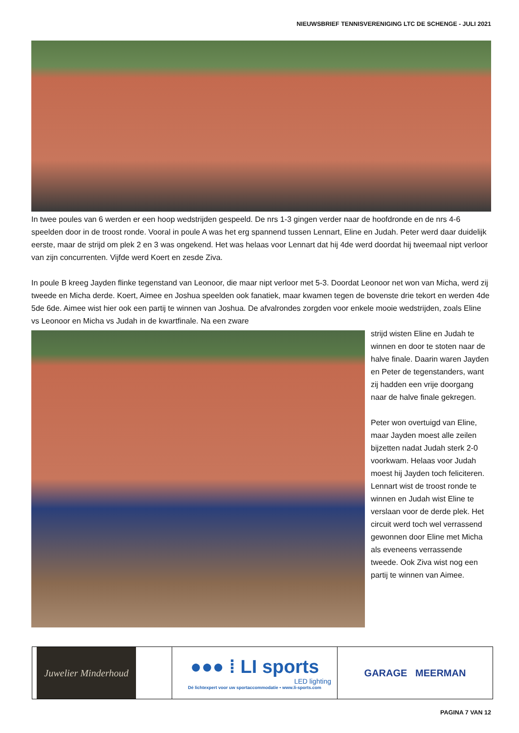NIEUWSBRIEF TENNISVERENIGING LTC DE SCHENGE - JULI 2021
In twee poules van 6 werden er een hoop wedstrijden gespeeld. De nrs 1-3 gingen verder naar de hoofdronde en de nrs 4-6 speelden door in de troost ronde. Vooral in poule A was het erg spannend tussen Lennart, Eline en Judah. Peter werd daar duidelijk eerste, maar de strijd om plek 2 en 3 was ongekend. Het was helaas voor Lennart dat hij 4de werd doordat hij tweemaal nipt verloor van zijn concurrenten. Vijfde werd Koert en zesde Ziva.
In poule B kreeg Jayden flinke tegenstand van Leonoor, die maar nipt verloor met 5-3. Doordat Leonoor net won van Micha, werd zij tweede en Micha derde. Koert, Aimee en Joshua speelden ook fanatiek, maar kwamen tegen de bovenste drie tekort en werden 4de 5de 6de. Aimee wist hier ook een partij te winnen van Joshua. De afvalrondes zorgden voor enkele mooie wedstrijden, zoals Eline vs Leonoor en Micha vs Judah in de kwartfinale. Na een zware
strijd wisten Eline en Judah te winnen en door te stoten naar de halve finale. Daarin waren Jayden en Peter de tegenstanders, want zij hadden een vrije doorgang naar de halve finale gekregen.
Peter won overtuigd van Eline, maar Jayden moest alle zeilen bijzetten nadat Judah sterk 2-0 voorkwam. Helaas voor Judah moest hij Jayden toch feliciteren. Lennart wist de troost ronde te winnen en Judah wist Eline te verslaan voor de derde plek. Het circuit werd toch wel verrassend gewonnen door Eline met Micha als eveneens verrassende tweede. Ook Ziva wist nog een partij te winnen van Aimee.
Juwelier Minderhoud
●●● ⁞ LI sports
LED lighting
Dé lichtexpert voor uw sportaccommodatie • www.li-sports.com
GARAGE MEERMAN
PAGINA 7 VAN 12